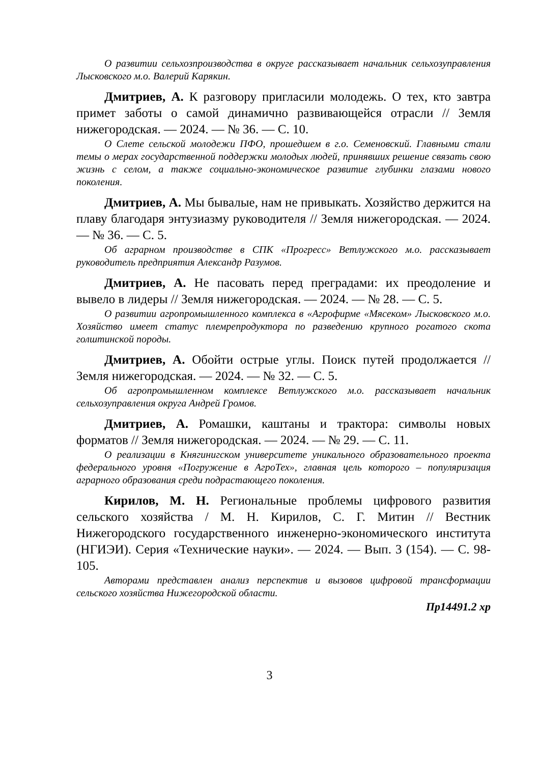О развитии сельхозпроизводства в округе рассказывает начальник сельхозуправления Лысковского м.о. Валерий Карякин.
Дмитриев, А. К разговору пригласили молодежь. О тех, кто завтра примет заботы о самой динамично развивающейся отрасли // Земля нижегородская. — 2024. — № 36. — С. 10.
О Слете сельской молодежи ПФО, прошедшем в г.о. Семеновский. Главными стали темы о мерах государственной поддержки молодых людей, принявших решение связать свою жизнь с селом, а также социально-экономическое развитие глубинки глазами нового поколения.
Дмитриев, А. Мы бывалые, нам не привыкать. Хозяйство держится на плаву благодаря энтузиазму руководителя // Земля нижегородская. — 2024. — № 36. — С. 5.
Об аграрном производстве в СПК «Прогресс» Ветлужского м.о. рассказывает руководитель предприятия Александр Разумов.
Дмитриев, А. Не пасовать перед преградами: их преодоление и вывело в лидеры // Земля нижегородская. — 2024. — № 28. — С. 5.
О развитии агропромышленного комплекса в «Агрофирме «Мясеком» Лысковского м.о. Хозяйство имеет статус племрепродуктора по разведению крупного рогатого скота голштинской породы.
Дмитриев, А. Обойти острые углы. Поиск путей продолжается // Земля нижегородская. — 2024. — № 32. — С. 5.
Об агропромышленном комплексе Ветлужского м.о. рассказывает начальник сельхозуправления округа Андрей Громов.
Дмитриев, А. Ромашки, каштаны и трактора: символы новых форматов // Земля нижегородская. — 2024. — № 29. — С. 11.
О реализации в Княгинигском университете уникального образовательного проекта федерального уровня «Погружение в АгроТех», главная цель которого – популяризация аграрного образования среди подрастающего поколения.
Кирилов, М. Н. Региональные проблемы цифрового развития сельского хозяйства / М. Н. Кирилов, С. Г. Митин // Вестник Нижегородского государственного инженерно-экономического института (НГИЭИ). Серия «Технические науки». — 2024. — Вып. 3 (154). — С. 98-105.
Авторами представлен анализ перспектив и вызовов цифровой трансформации сельского хозяйства Нижегородской области.
Пр14491.2 хр
3